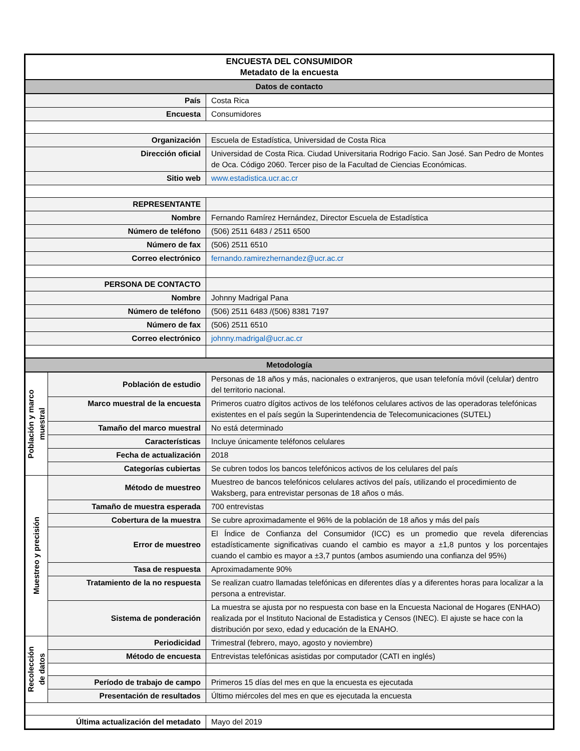| ENCUESTA DEL CONSUMIDOR Metadato de la encuesta | | |
| Datos de contacto | | |
| País | | Costa Rica |
| Encuesta | | Consumidores |
| Organización | | Escuela de Estadística, Universidad de Costa Rica |
| Dirección oficial | | Universidad de Costa Rica. Ciudad Universitaria Rodrigo Facio. San José. San Pedro de Montes de Oca. Código 2060. Tercer piso de la Facultad de Ciencias Económicas. |
| Sitio web | | www.estadistica.ucr.ac.cr |
| REPRESENTANTE | | |
| Nombre | | Fernando Ramírez Hernández, Director Escuela de Estadística |
| Número de teléfono | | (506) 2511 6483 / 2511 6500 |
| Número de fax | | (506) 2511 6510 |
| Correo electrónico | | fernando.ramirezhernandez@ucr.ac.cr |
| PERSONA DE CONTACTO | | |
| Nombre | | Johnny Madrigal Pana |
| Número de teléfono | | (506) 2511 6483 /(506) 8381 7197 |
| Número de fax | | (506) 2511 6510 |
| Correo electrónico | | johnny.madrigal@ucr.ac.cr |
| Metodología | | |
| Población y marco muestral | Población de estudio | Personas de 18 años y más, nacionales o extranjeros, que usan telefonía móvil (celular) dentro del territorio nacional. |
| | Marco muestral de la encuesta | Primeros cuatro dígitos activos de los teléfonos celulares activos de las operadoras telefónicas existentes en el país según la Superintendencia de Telecomunicaciones (SUTEL) |
| | Tamaño del marco muestral | No está determinado |
| | Características | Incluye únicamente teléfonos celulares |
| | Fecha de actualización | 2018 |
| | Categorías cubiertas | Se cubren todos los bancos telefónicos activos de los celulares del país |
| Muestreo y precisión | Método de muestreo | Muestreo de bancos telefónicos celulares activos del país, utilizando el procedimiento de Waksberg, para entrevistar personas de 18 años o más. |
| | Tamaño de muestra esperada | 700 entrevistas |
| | Cobertura de la muestra | Se cubre aproximadamente el 96% de la población de 18 años y más del país |
| | Error de muestreo | El Índice de Confianza del Consumidor (ICC) es un promedio que revela diferencias estadísticamente significativas cuando el cambio es mayor a ±1,8 puntos y los porcentajes cuando el cambio es mayor a ±3,7 puntos (ambos asumiendo una confianza del 95%) |
| | Tasa de respuesta | Aproximadamente 90% |
| | Tratamiento de la no respuesta | Se realizan cuatro llamadas telefónicas en diferentes días y a diferentes horas para localizar a la persona a entrevistar. |
| | Sistema de ponderación | La muestra se ajusta por no respuesta con base en la Encuesta Nacional de Hogares (ENHAO) realizada por el Instituto Nacional de Estadistica y Censos (INEC). El ajuste se hace con la distribución por sexo, edad y educación de la ENAHO. |
| Recolección de datos | Periodicidad | Trimestral (febrero, mayo, agosto y noviembre) |
| | Método de encuesta | Entrevistas telefónicas asistidas por computador (CATI en inglés) |
| | Período de trabajo de campo | Primeros 15 días del mes en que la encuesta es ejecutada |
| | Presentación de resultados | Último miércoles del mes en que es ejecutada la encuesta |
| Última actualización del metadato | | Mayo del 2019 |